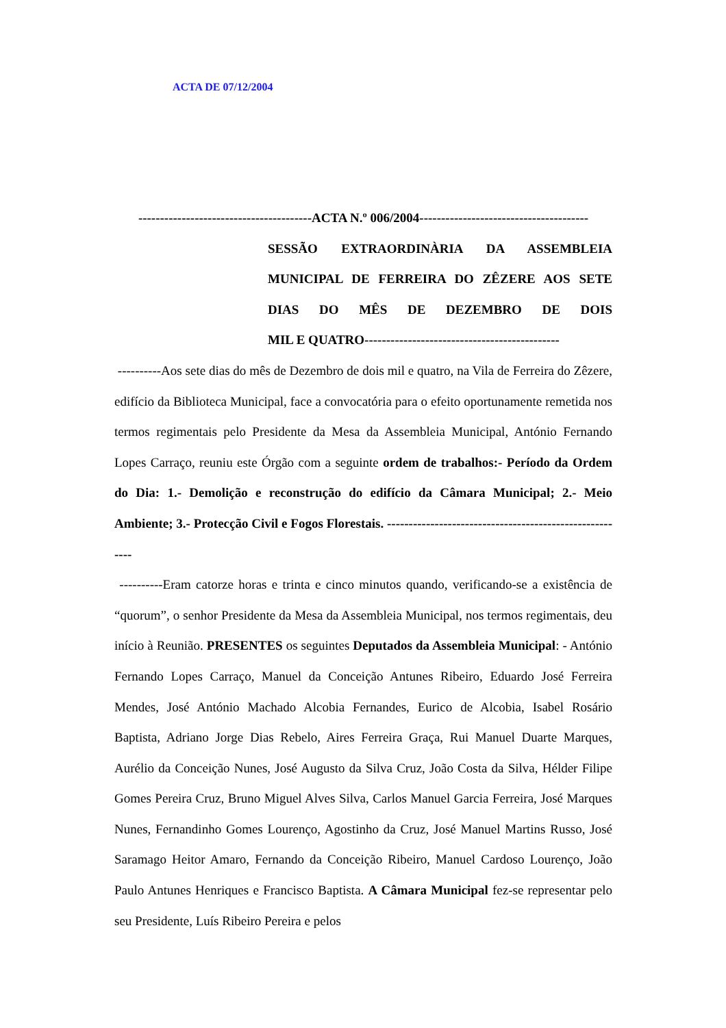ACTA DE 07/12/2004
----------------------------------------ACTA N.º 006/2004---------------------------------------
SESSÃO EXTRAORDINÀRIA DA ASSEMBLEIA MUNICIPAL DE FERREIRA DO ZÊZERE AOS SETE DIAS DO MÊS DE DEZEMBRO DE DOIS
MIL E QUATRO---------------------------------------------
----------Aos sete dias do mês de Dezembro de dois mil e quatro, na Vila de Ferreira do Zêzere, edifício da Biblioteca Municipal, face a convocatória para o efeito oportunamente remetida nos termos regimentais pelo Presidente da Mesa da Assembleia Municipal, António Fernando Lopes Carraço, reuniu este Órgão com a seguinte ordem de trabalhos:- Período da Ordem do Dia: 1.- Demolição e reconstrução do edifício da Câmara Municipal; 2.- Meio Ambiente; 3.- Protecção Civil e Fogos Florestais. --------------------------------------------------------
----------Eram catorze horas e trinta e cinco minutos quando, verificando-se a existência de “quorum”, o senhor Presidente da Mesa da Assembleia Municipal, nos termos regimentais, deu início à Reunião. PRESENTES os seguintes Deputados da Assembleia Municipal: - António Fernando Lopes Carraço, Manuel da Conceição Antunes Ribeiro, Eduardo José Ferreira Mendes, José António Machado Alcobia Fernandes, Eurico de Alcobia, Isabel Rosário Baptista, Adriano Jorge Dias Rebelo, Aires Ferreira Graça, Rui Manuel Duarte Marques, Aurélio da Conceição Nunes, José Augusto da Silva Cruz, João Costa da Silva, Hélder Filipe Gomes Pereira Cruz, Bruno Miguel Alves Silva, Carlos Manuel Garcia Ferreira, José Marques Nunes, Fernandinho Gomes Lourenço, Agostinho da Cruz, José Manuel Martins Russo, José Saramago Heitor Amaro, Fernando da Conceição Ribeiro, Manuel Cardoso Lourenço, João Paulo Antunes Henriques e Francisco Baptista. A Câmara Municipal fez-se representar pelo seu Presidente, Luís Ribeiro Pereira e pelos